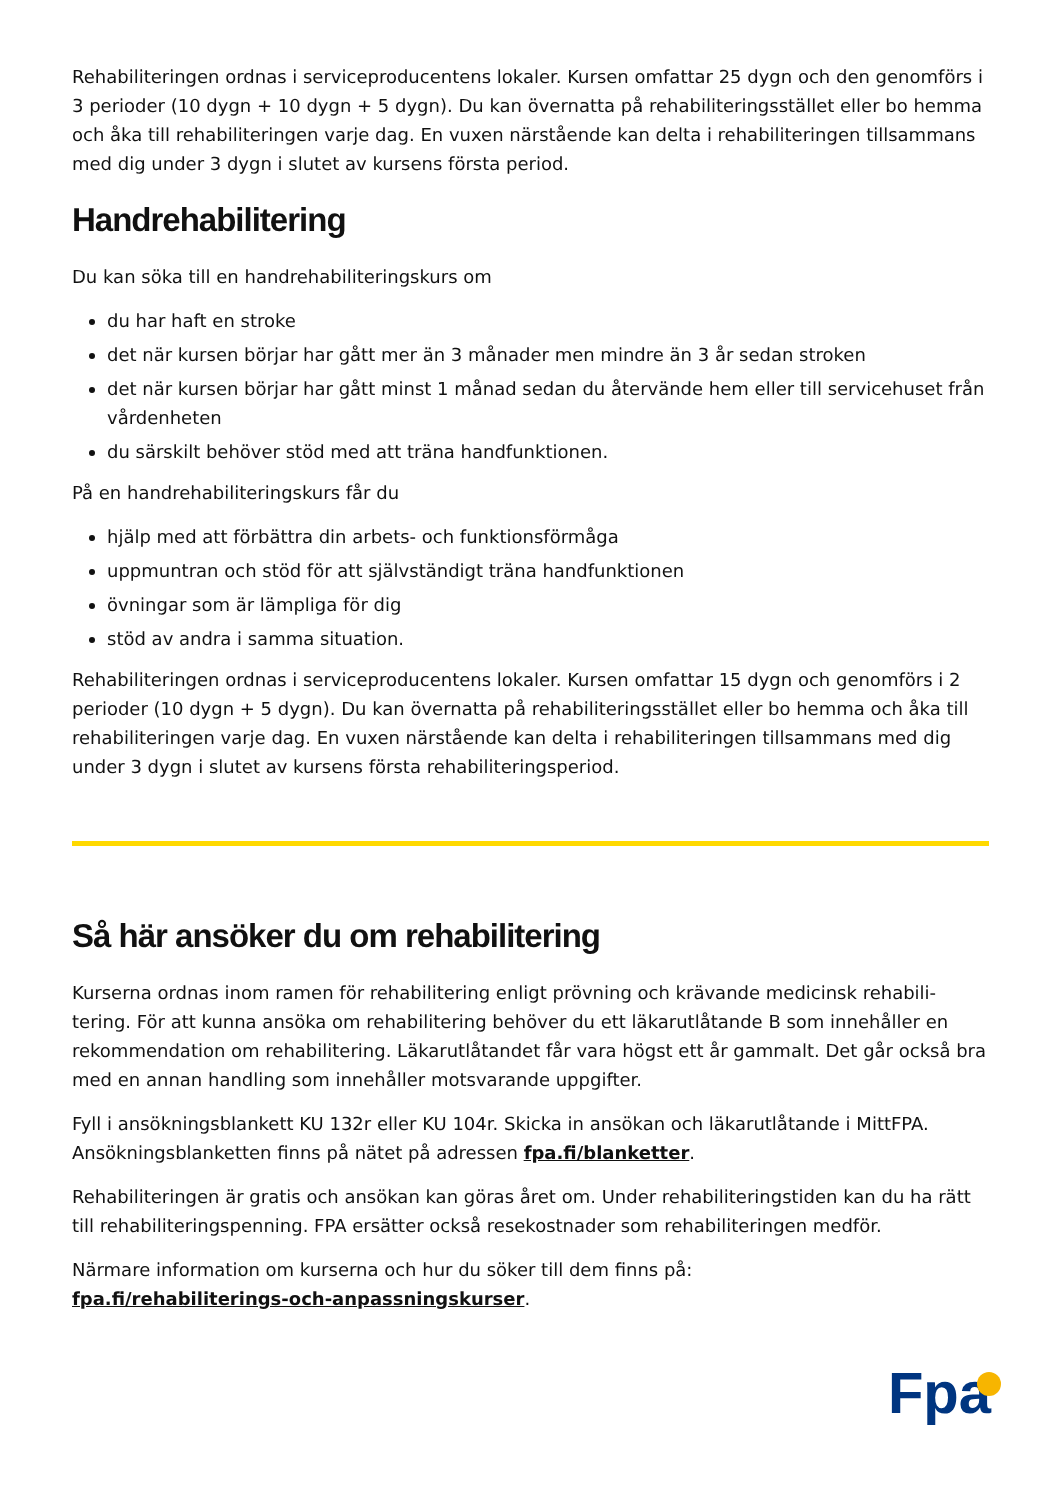Rehabiliteringen ordnas i serviceproducentens lokaler. Kursen omfattar 25 dygn och den genomförs i 3 perioder (10 dygn + 10 dygn + 5 dygn). Du kan övernatta på rehabiliteringsstället eller bo hemma och åka till rehabiliteringen varje dag. En vuxen närstående kan delta i rehabiliteringen tillsammans med dig under 3 dygn i slutet av kursens första period.
Handrehabilitering
Du kan söka till en handrehabiliteringskurs om
du har haft en stroke
det när kursen börjar har gått mer än 3 månader men mindre än 3 år sedan stroken
det när kursen börjar har gått minst 1 månad sedan du återvände hem eller till servicehuset från vårdenheten
du särskilt behöver stöd med att träna handfunktionen.
På en handrehabiliteringskurs får du
hjälp med att förbättra din arbets- och funktionsförmåga
uppmuntran och stöd för att självständigt träna handfunktionen
övningar som är lämpliga för dig
stöd av andra i samma situation.
Rehabiliteringen ordnas i serviceproducentens lokaler. Kursen omfattar 15 dygn och genomförs i 2 perioder (10 dygn + 5 dygn). Du kan övernatta på rehabiliteringsstället eller bo hemma och åka till rehabiliteringen varje dag. En vuxen närstående kan delta i rehabiliteringen tillsammans med dig under 3 dygn i slutet av kursens första rehabiliteringsperiod.
Så här ansöker du om rehabilitering
Kurserna ordnas inom ramen för rehabilitering enligt prövning och krävande medicinsk rehabili-tering. För att kunna ansöka om rehabilitering behöver du ett läkarutlåtande B som innehåller en rekommendation om rehabilitering. Läkarutlåtandet får vara högst ett år gammalt. Det går också bra med en annan handling som innehåller motsvarande uppgifter.
Fyll i ansökningsblankett KU 132r eller KU 104r. Skicka in ansökan och läkarutlåtande i MittFPA. Ansökningsblanketten finns på nätet på adressen fpa.fi/blanketter.
Rehabiliteringen är gratis och ansökan kan göras året om. Under rehabiliteringstiden kan du ha rätt till rehabiliteringspenning. FPA ersätter också resekostnader som rehabiliteringen medför.
Närmare information om kurserna och hur du söker till dem finns på:
fpa.fi/rehabiliterings-och-anpassningskurser.
Fpa